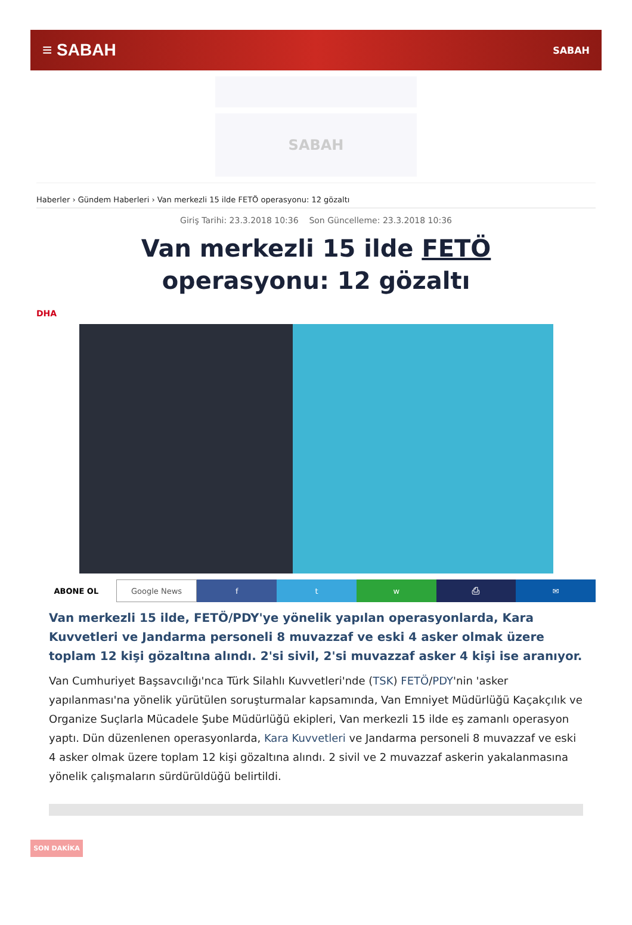≡ SABAH SABAH
SABAH
Haberler › Gündem Haberleri › Van merkezli 15 ilde FETÖ operasyonu: 12 gözaltı
Giriş Tarihi: 23.3.2018 10:36 Son Güncelleme: 23.3.2018 10:36
Van merkezli 15 ilde FETÖ operasyonu: 12 gözaltı
DHA
ABONE OL Google News f t w ⎙ ✉
Van merkezli 15 ilde, FETÖ/PDY'ye yönelik yapılan operasyonlarda, Kara Kuvvetleri ve Jandarma personeli 8 muvazzaf ve eski 4 asker olmak üzere toplam 12 kişi gözaltına alındı. 2'si sivil, 2'si muvazzaf asker 4 kişi ise aranıyor.
Van Cumhuriyet Başsavcılığı'nca Türk Silahlı Kuvvetleri'nde (TSK) FETÖ/PDY'nin 'asker yapılanması'na yönelik yürütülen soruşturmalar kapsamında, Van Emniyet Müdürlüğü Kaçakçılık ve Organize Suçlarla Mücadele Şube Müdürlüğü ekipleri, Van merkezli 15 ilde eş zamanlı operasyon yaptı. Dün düzenlenen operasyonlarda, Kara Kuvvetleri ve Jandarma personeli 8 muvazzaf ve eski 4 asker olmak üzere toplam 12 kişi gözaltına alındı. 2 sivil ve 2 muvazzaf askerin yakalanmasına yönelik çalışmaların sürdürüldüğü belirtildi.
SON DAKİKA